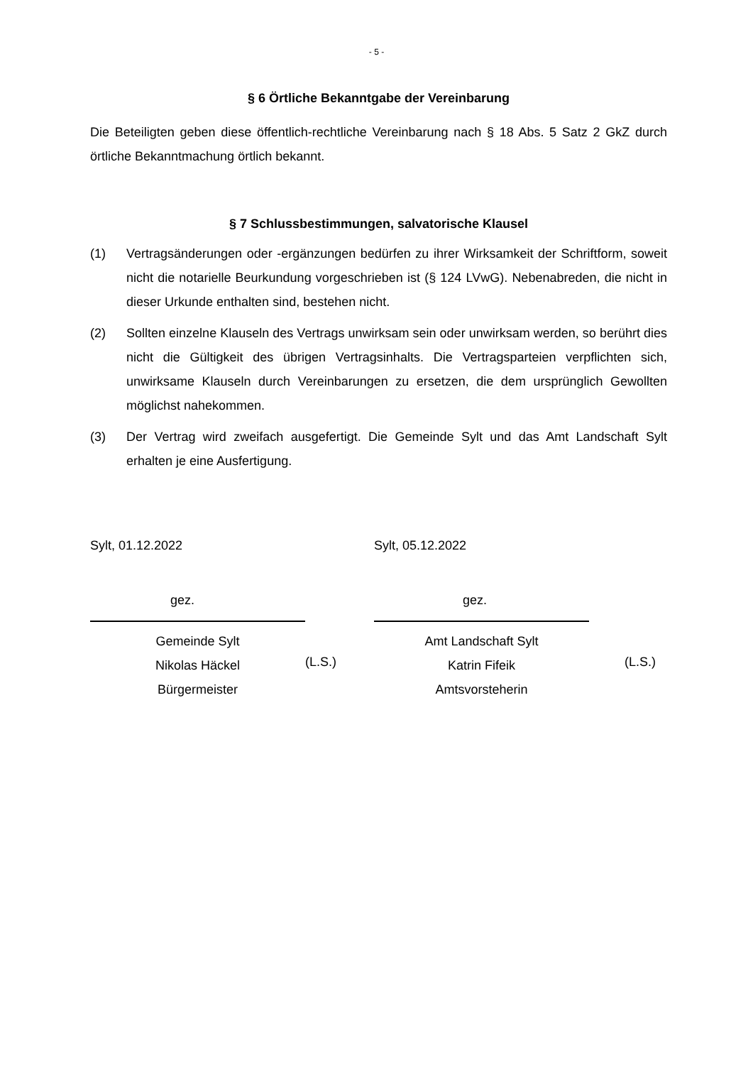- 5 -
§ 6 Örtliche Bekanntgabe der Vereinbarung
Die Beteiligten geben diese öffentlich-rechtliche Vereinbarung nach § 18 Abs. 5 Satz 2 GkZ durch örtliche Bekanntmachung örtlich bekannt.
§ 7 Schlussbestimmungen, salvatorische Klausel
(1) Vertragsänderungen oder -ergänzungen bedürfen zu ihrer Wirksamkeit der Schriftform, soweit nicht die notarielle Beurkundung vorgeschrieben ist (§ 124 LVwG). Nebenabreden, die nicht in dieser Urkunde enthalten sind, bestehen nicht.
(2) Sollten einzelne Klauseln des Vertrags unwirksam sein oder unwirksam werden, so berührt dies nicht die Gültigkeit des übrigen Vertragsinhalts. Die Vertragsparteien verpflichten sich, unwirksame Klauseln durch Vereinbarungen zu ersetzen, die dem ursprünglich Gewollten möglichst nahekommen.
(3) Der Vertrag wird zweifach ausgefertigt. Die Gemeinde Sylt und das Amt Landschaft Sylt erhalten je eine Ausfertigung.
Sylt, 01.12.2022
gez.
Gemeinde Sylt
Nikolas Häckel
Bürgermeister
(L.S.)
Sylt, 05.12.2022
gez.
Amt Landschaft Sylt
Katrin Fifeik
Amtsvorsteherin
(L.S.)